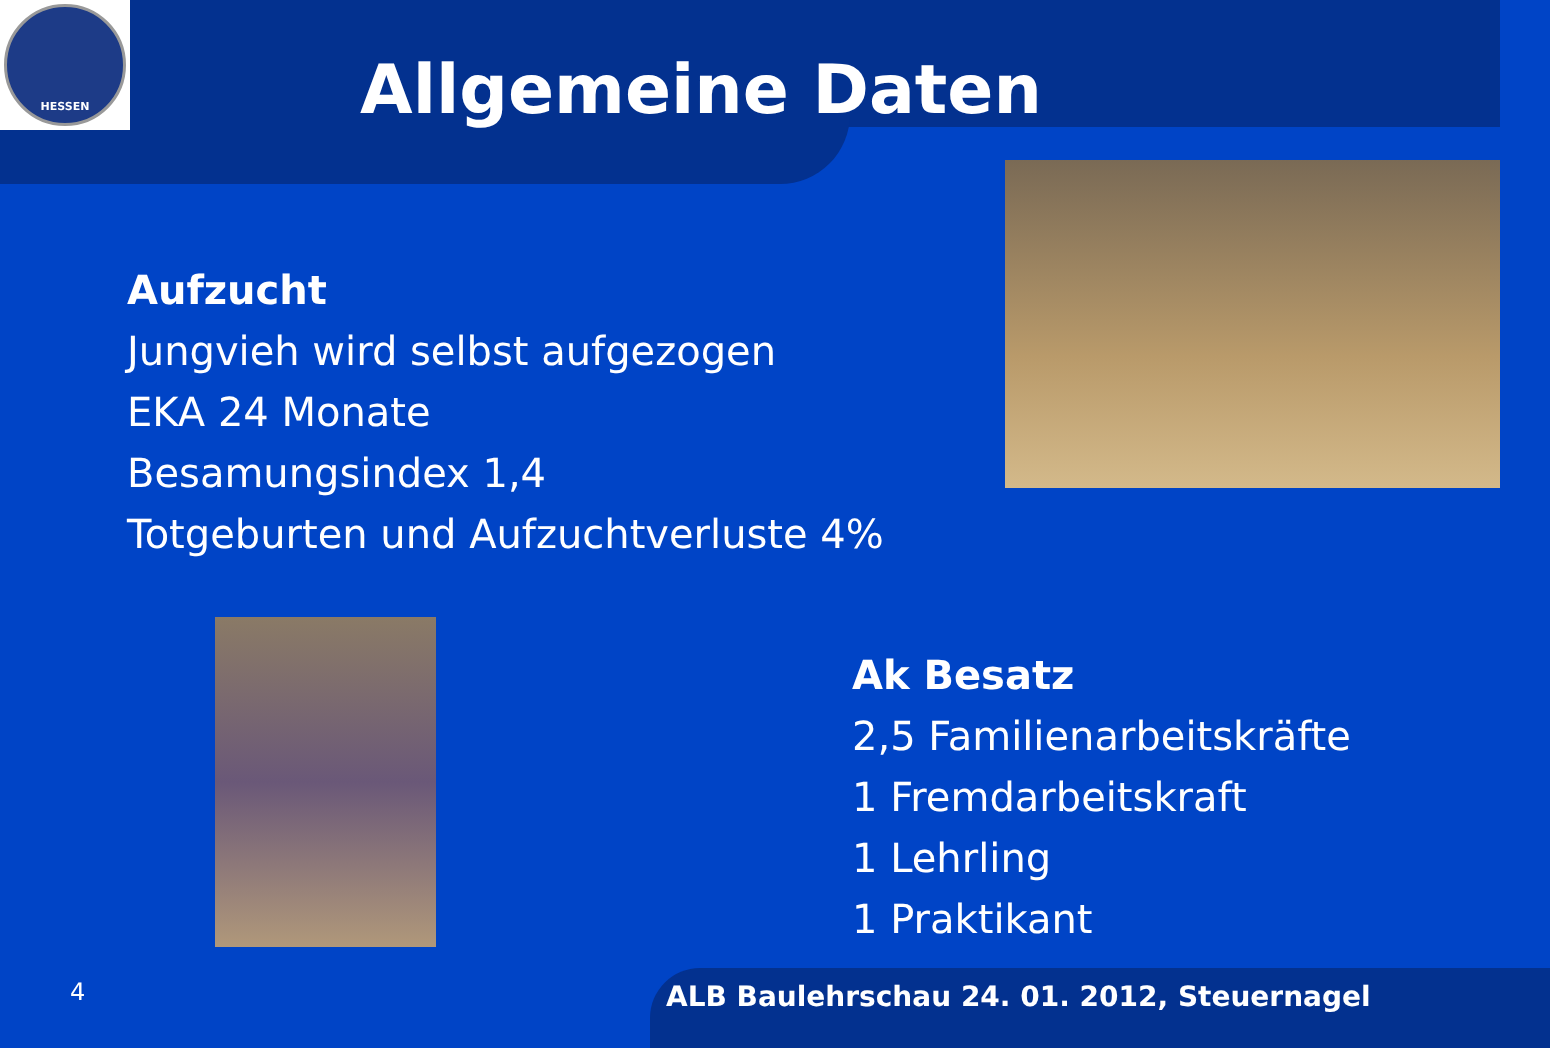HESSEN
Allgemeine Daten
Aufzucht
Jungvieh wird selbst aufgezogen
EKA 24 Monate
Besamungsindex 1,4
Totgeburten und Aufzuchtverluste 4%
Ak Besatz
2,5 Familienarbeitskräfte
1 Fremdarbeitskraft
1 Lehrling
1 Praktikant
4 ALB Baulehrschau 24. 01. 2012, Steuernagel